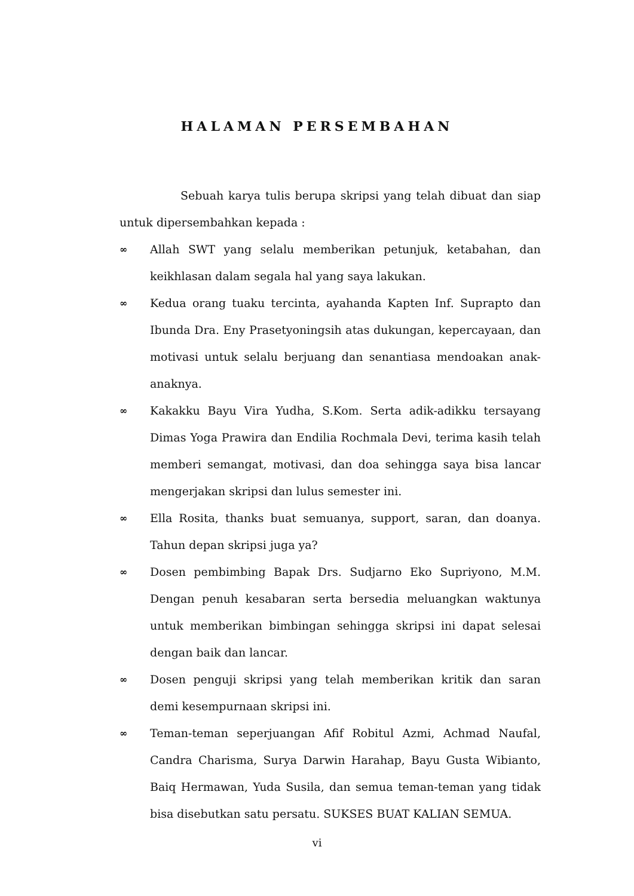HALAMAN PERSEMBAHAN
Sebuah karya tulis berupa skripsi yang telah dibuat dan siap untuk dipersembahkan kepada :
∞ Allah SWT yang selalu memberikan petunjuk, ketabahan, dan keikhlasan dalam segala hal yang saya lakukan.
∞ Kedua orang tuaku tercinta, ayahanda Kapten Inf. Suprapto dan Ibunda Dra. Eny Prasetyoningsih atas dukungan, kepercayaan, dan motivasi untuk selalu berjuang dan senantiasa mendoakan anak-anaknya.
∞ Kakakku Bayu Vira Yudha, S.Kom. Serta adik-adikku tersayang Dimas Yoga Prawira dan Endilia Rochmala Devi, terima kasih telah memberi semangat, motivasi, dan doa sehingga saya bisa lancar mengerjakan skripsi dan lulus semester ini.
∞ Ella Rosita, thanks buat semuanya, support, saran, dan doanya. Tahun depan skripsi juga ya?
∞ Dosen pembimbing Bapak Drs. Sudjarno Eko Supriyono, M.M. Dengan penuh kesabaran serta bersedia meluangkan waktunya untuk memberikan bimbingan sehingga skripsi ini dapat selesai dengan baik dan lancar.
∞ Dosen penguji skripsi yang telah memberikan kritik dan saran demi kesempurnaan skripsi ini.
∞ Teman-teman seperjuangan Afif Robitul Azmi, Achmad Naufal, Candra Charisma, Surya Darwin Harahap, Bayu Gusta Wibianto, Baiq Hermawan, Yuda Susila, dan semua teman-teman yang tidak bisa disebutkan satu persatu. SUKSES BUAT KALIAN SEMUA.
vi